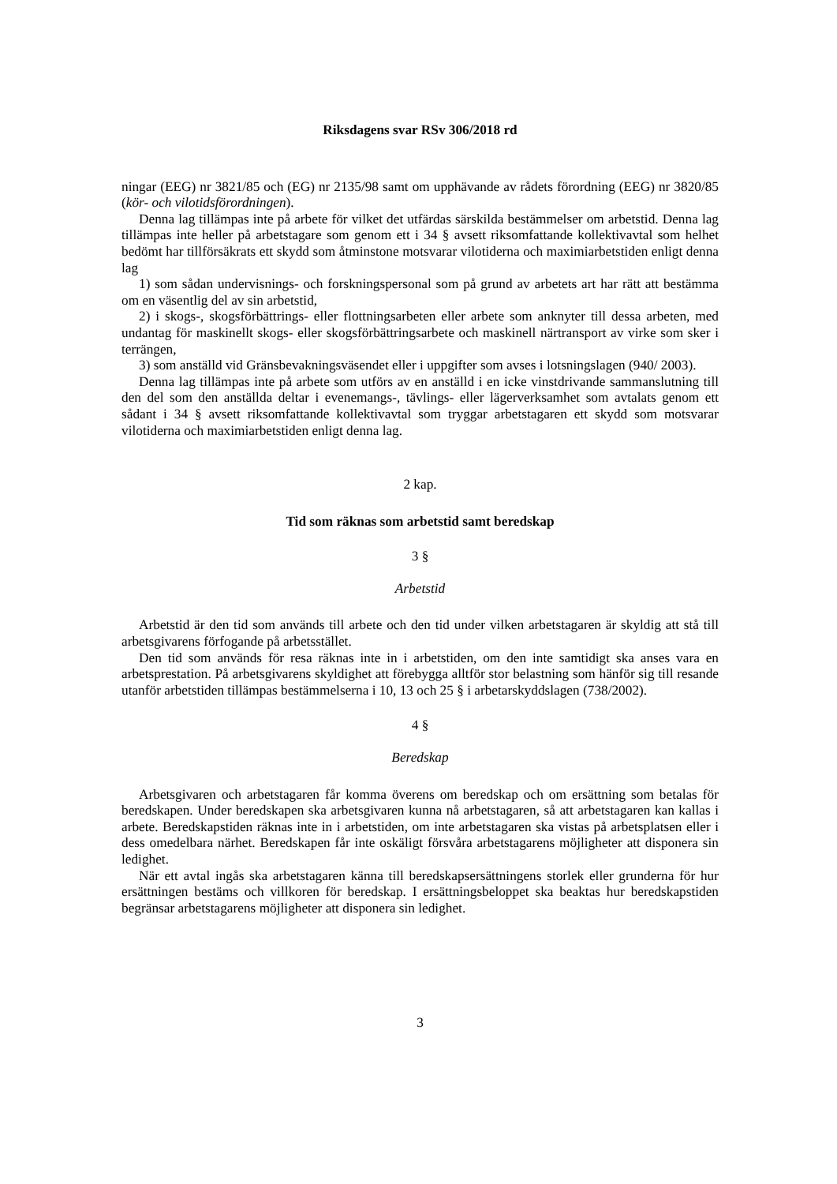Riksdagens svar RSv 306/2018 rd
ningar (EEG) nr 3821/85 och (EG) nr 2135/98 samt om upphävande av rådets förordning (EEG) nr 3820/85 (kör- och vilotidsförordningen).
Denna lag tillämpas inte på arbete för vilket det utfärdas särskilda bestämmelser om arbetstid. Denna lag tillämpas inte heller på arbetstagare som genom ett i 34 § avsett riksomfattande kollektivavtal som helhet bedömt har tillförsäkrats ett skydd som åtminstone motsvarar vilotiderna och maximiarbetstiden enligt denna lag
1) som sådan undervisnings- och forskningspersonal som på grund av arbetets art har rätt att bestämma om en väsentlig del av sin arbetstid,
2) i skogs-, skogsförbättrings- eller flottningsarbeten eller arbete som anknyter till dessa arbeten, med undantag för maskinellt skogs- eller skogsförbättringsarbete och maskinell närtransport av virke som sker i terrängen,
3) som anställd vid Gränsbevakningsväsendet eller i uppgifter som avses i lotsningslagen (940/ 2003).
Denna lag tillämpas inte på arbete som utförs av en anställd i en icke vinstdrivande sammanslutning till den del som den anställda deltar i evenemangs-, tävlings- eller lägerverksamhet som avtalats genom ett sådant i 34 § avsett riksomfattande kollektivavtal som tryggar arbetstagaren ett skydd som motsvarar vilotiderna och maximiarbetstiden enligt denna lag.
2 kap.
Tid som räknas som arbetstid samt beredskap
3 §
Arbetstid
Arbetstid är den tid som används till arbete och den tid under vilken arbetstagaren är skyldig att stå till arbetsgivarens förfogande på arbetsstället.
Den tid som används för resa räknas inte in i arbetstiden, om den inte samtidigt ska anses vara en arbetsprestation. På arbetsgivarens skyldighet att förebygga alltför stor belastning som hänför sig till resande utanför arbetstiden tillämpas bestämmelserna i 10, 13 och 25 § i arbetarskyddslagen (738/2002).
4 §
Beredskap
Arbetsgivaren och arbetstagaren får komma överens om beredskap och om ersättning som betalas för beredskapen. Under beredskapen ska arbetsgivaren kunna nå arbetstagaren, så att arbetstagaren kan kallas i arbete. Beredskapstiden räknas inte in i arbetstiden, om inte arbetstagaren ska vistas på arbetsplatsen eller i dess omedelbara närhet. Beredskapen får inte oskäligt försvåra arbetstagarens möjligheter att disponera sin ledighet.
När ett avtal ingås ska arbetstagaren känna till beredskapsersättningens storlek eller grunderna för hur ersättningen bestäms och villkoren för beredskap. I ersättningsbeloppet ska beaktas hur beredskapstiden begränsar arbetstagarens möjligheter att disponera sin ledighet.
3